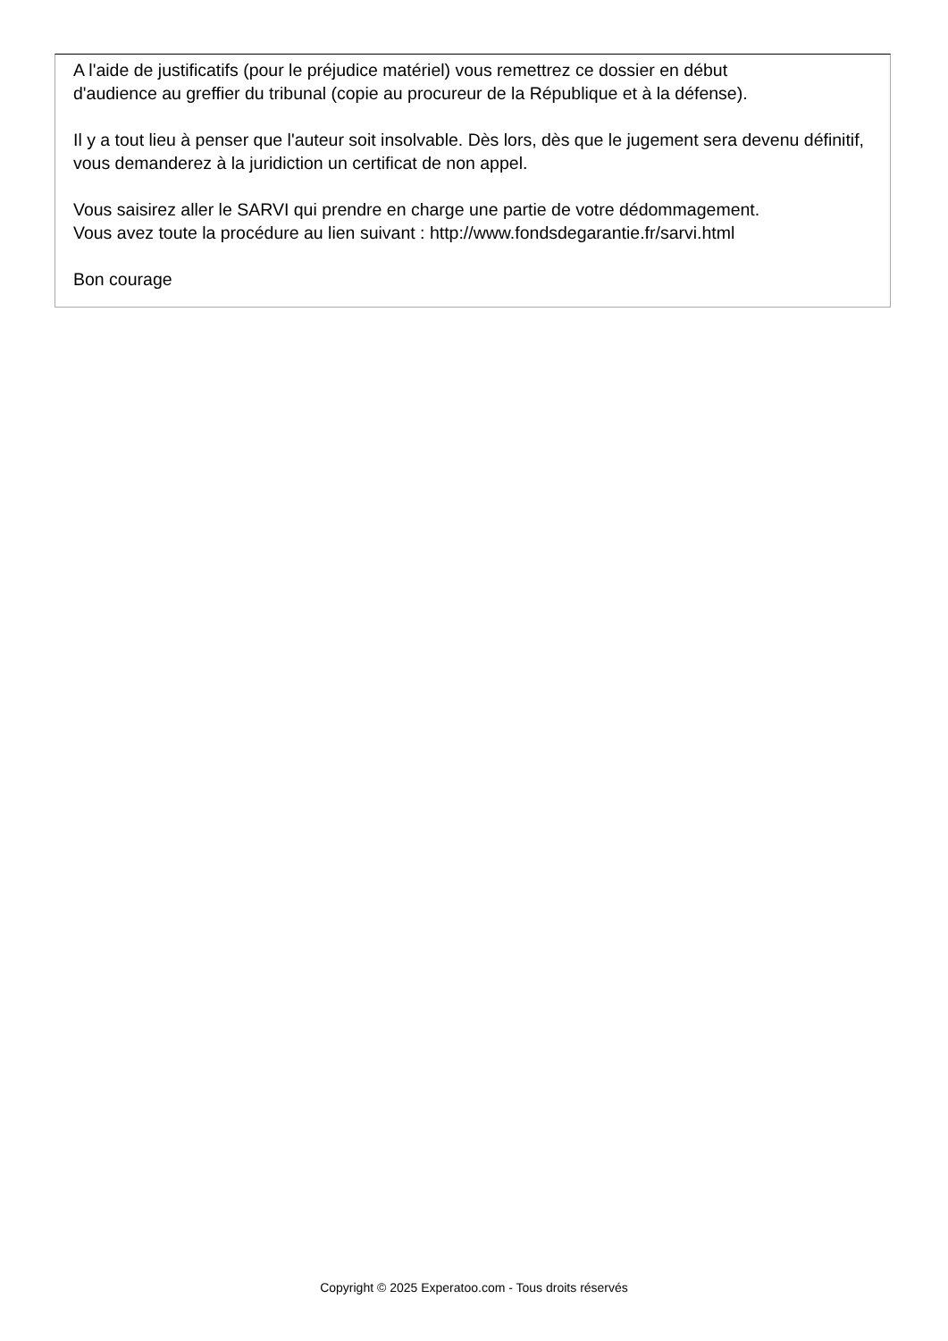A l'aide de justificatifs (pour le préjudice matériel) vous remettrez ce dossier en début
d'audience au greffier du tribunal (copie au procureur de la République et à la défense).
Il y a tout lieu à penser que l'auteur soit insolvable. Dès lors, dès que le jugement sera devenu définitif, vous demanderez à la juridiction un certificat de non appel.
Vous saisirez aller le SARVI qui prendre en charge une partie de votre dédommagement.
Vous avez toute la procédure au lien suivant : http://www.fondsdegarantie.fr/sarvi.html
Bon courage
Copyright © 2025 Experatoo.com - Tous droits réservés